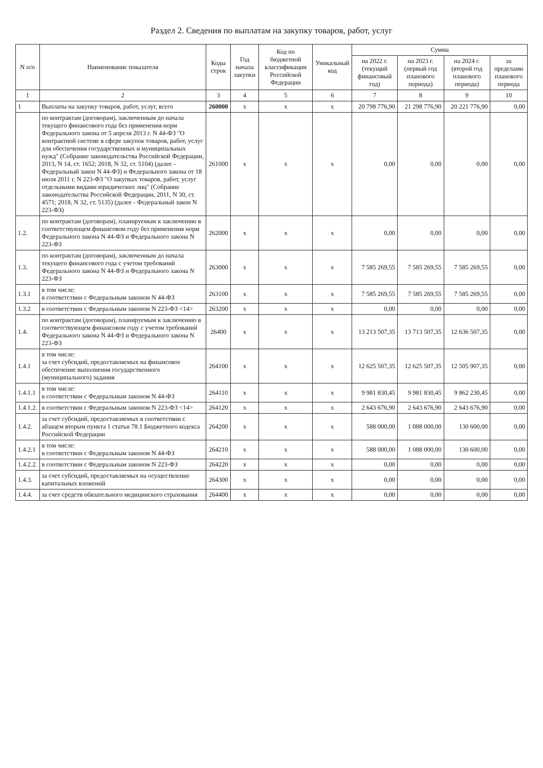Раздел 2. Сведения по выплатам на закупку товаров, работ, услуг
| N п/п | Наименование показателя | Коды строк | Год начала закупки | Код по бюджетной классификации Российской Федерации | Уникальный код | Сумма | | | |
| --- | --- | --- | --- | --- | --- | --- | --- | --- | --- |
| | | | | | | на 2022 г. (текущий финансовый год) | на 2023 г. (первый год планового периода) | на 2024 г. (второй год планового периода) | за пределами планового периода |
| 1 | 2 | 3 | 4 | 5 | 6 | 7 | 8 | 9 | 10 |
| 1 | Выплаты на закупку товаров, работ, услуг, всего | 260000 | x | x | x | 20 798 776,90 | 21 298 776,90 | 20 221 776,90 | 0,00 |
| | по контрактам (договорам), заключенным до начала текущего финансового года без применения норм Федерального закона от 5 апреля 2013 г. N 44-ФЗ "О контрактной системе в сфере закупок товаров, работ, услуг для обеспечения государственных и муниципальных нужд" (Собрание законодательства Российской Федерации, 2013, N 14, ст. 1652; 2018, N 32, ст. 5104) (далее - Федеральный закон N 44-ФЗ) и Федерального закона от 18 июля 2011 г. N 223-ФЗ "О закупках товаров, работ, услуг отдельными видами юридических лиц" (Собрание законодательства Российской Федерации, 2011, N 30, ст. 4571; 2018, N 32, ст. 5135) (далее - Федеральный закон N 223-ФЗ) | 261000 | x | x | x | 0,00 | 0,00 | 0,00 | 0,00 |
| 1.2. | по контрактам (договорам), планируемым к заключению в соответствующем финансовом году без применения норм Федерального закона N 44-ФЗ и Федерального закона N 223-ФЗ | 262000 | x | x | x | 0,00 | 0,00 | 0,00 | 0,00 |
| 1.3. | по контрактам (договорам), заключенным до начала текущего финансового года с учетом требований Федерального закона N 44-ФЗ и Федерального закона N 223-ФЗ | 263000 | x | x | x | 7 585 269,55 | 7 585 269,55 | 7 585 269,55 | 0,00 |
| 1.3.1 | в том числе: в соответствии с Федеральным законом N 44-ФЗ | 263100 | x | x | x | 7 585 269,55 | 7 585 269,55 | 7 585 269,55 | 0,00 |
| 1.3.2 | в соответствии с Федеральным законом N 223-ФЗ <14> | 263200 | x | x | x | 0,00 | 0,00 | 0,00 | 0,00 |
| 1.4. | по контрактам (договорам), планируемым к заключению в соответствующем финансовом году с учетом требований Федерального закона N 44-ФЗ и Федерального закона N 223-ФЗ | 26400 | x | x | x | 13 213 507,35 | 13 713 507,35 | 12 636 507,35 | 0,00 |
| 1.4.1 | в том числе: за счет субсидий, предоставляемых на финансовое обеспечение выполнения государственного (муниципального) задания | 264100 | x | x | x | 12 625 507,35 | 12 625 507,35 | 12 505 907,35 | 0,00 |
| 1.4.1.1 | в том числе: в соответствии с Федеральным законом N 44-ФЗ | 264110 | x | x | x | 9 981 830,45 | 9 981 830,45 | 9 862 230,45 | 0,00 |
| 1.4.1.2. | в соответствии с Федеральным законом N 223-ФЗ <14> | 264120 | x | x | x | 2 643 676,90 | 2 643 676,90 | 2 643 676,90 | 0,00 |
| 1.4.2. | за счет субсидий, предоставляемых в соответствии с абзацем вторым пункта 1 статьи 78.1 Бюджетного кодекса Российской Федерации | 264200 | x | x | x | 588 000,00 | 1 088 000,00 | 130 600,00 | 0,00 |
| 1.4.2.1 | в том числе: в соответствии с Федеральным законом N 44-ФЗ | 264210 | x | x | x | 588 000,00 | 1 088 000,00 | 130 600,00 | 0,00 |
| 1.4.2.2. | в соответствии с Федеральным законом N 223-ФЗ | 264220 | x | x | x | 0,00 | 0,00 | 0,00 | 0,00 |
| 1.4.3. | за счет субсидий, предоставляемых на осуществление капитальных вложений | 264300 | x | x | x | 0,00 | 0,00 | 0,00 | 0,00 |
| 1.4.4. | за счет средств обязательного медицинского страхования | 264400 | x | x | x | 0,00 | 0,00 | 0,00 | 0,00 |